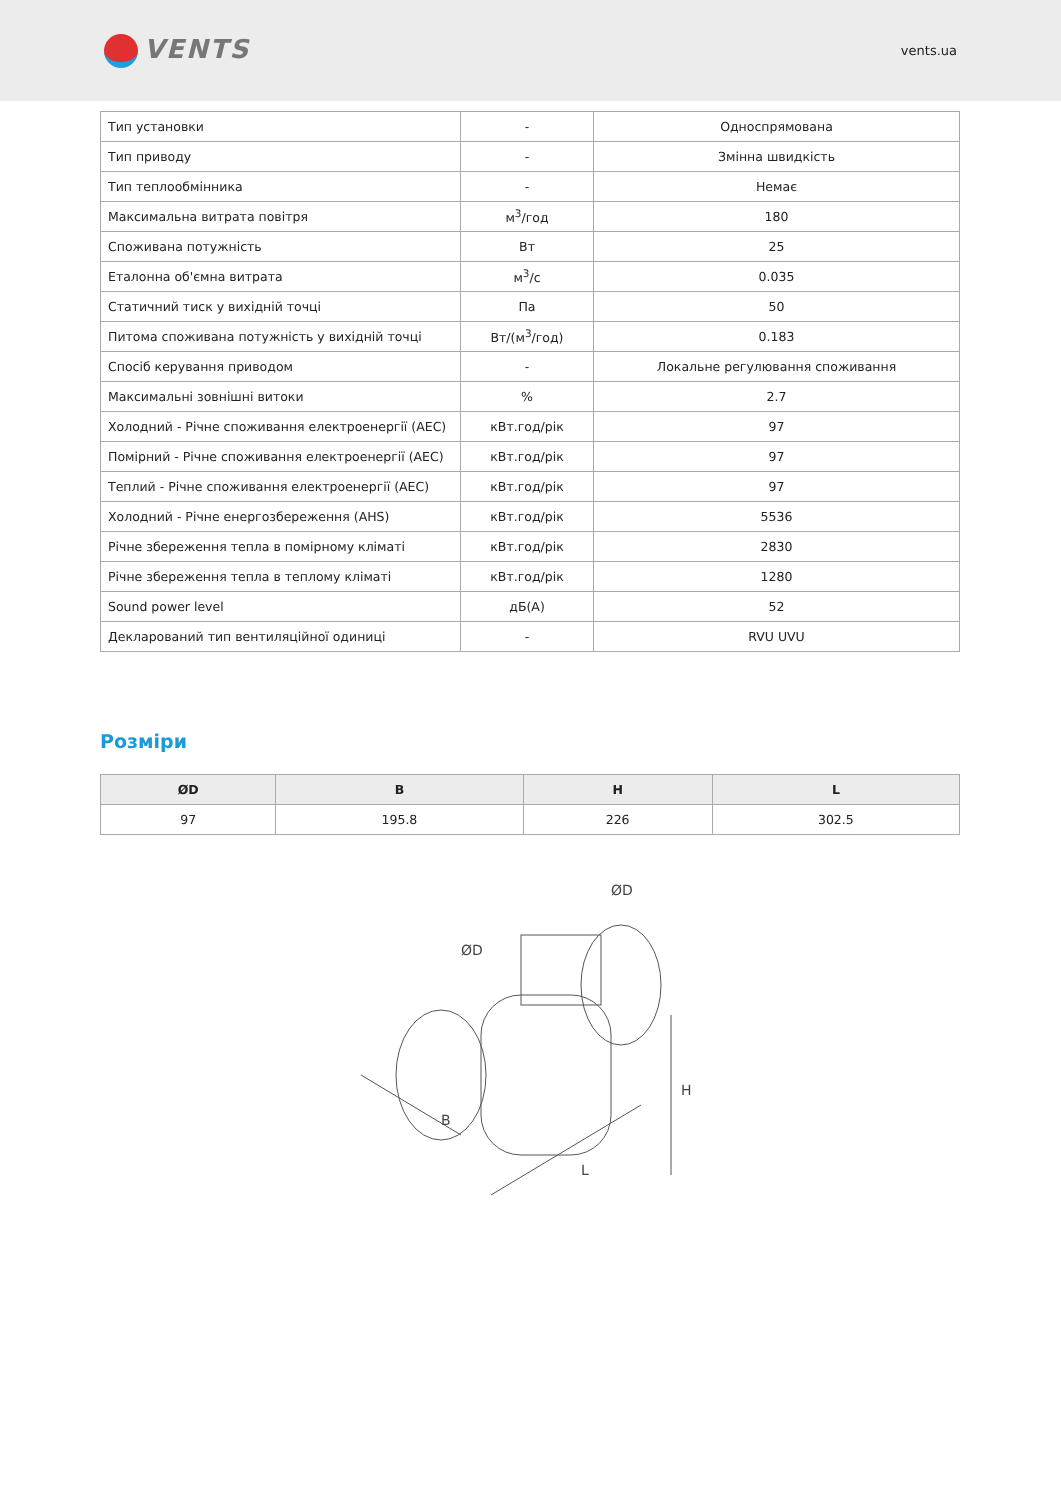VENTS
vents.ua
| Тип установки | - | Односпрямована |
| Тип приводу | - | Змінна швидкість |
| Тип теплообмінника | - | Немає |
| Максимальна витрата повітря | м<sup>3</sup>/год | 180 |
| Споживана потужність | Вт | 25 |
| Еталонна об'ємна витрата | м<sup>3</sup>/с | 0.035 |
| Статичний тиск у вихідній точці | Па | 50 |
| Питома споживана потужність у вихідній точці | Вт/(м<sup>3</sup>/год) | 0.183 |
| Спосіб керування приводом | - | Локальне регулювання споживання |
| Максимальні зовнішні витоки | % | 2.7 |
| Холодний - Річне споживання електроенергії (AEC) | кВт.год/рік | 97 |
| Помірний - Річне споживання електроенергії (AEC) | кВт.год/рік | 97 |
| Теплий - Річне споживання електроенергії (AEC) | кВт.год/рік | 97 |
| Холодний - Річне енергозбереження (AHS) | кВт.год/рік | 5536 |
| Річне збереження тепла в помірному кліматі | кВт.год/рік | 2830 |
| Річне збереження тепла в теплому кліматі | кВт.год/рік | 1280 |
| Sound power level | дБ(А) | 52 |
| Декларований тип вентиляційної одиниці | - | RVU UVU |
Розміри
| ØD | B | H | L |
| --- | --- | --- | --- |
| 97 | 195.8 | 226 | 302.5 |
B
L
H
ØD
ØD